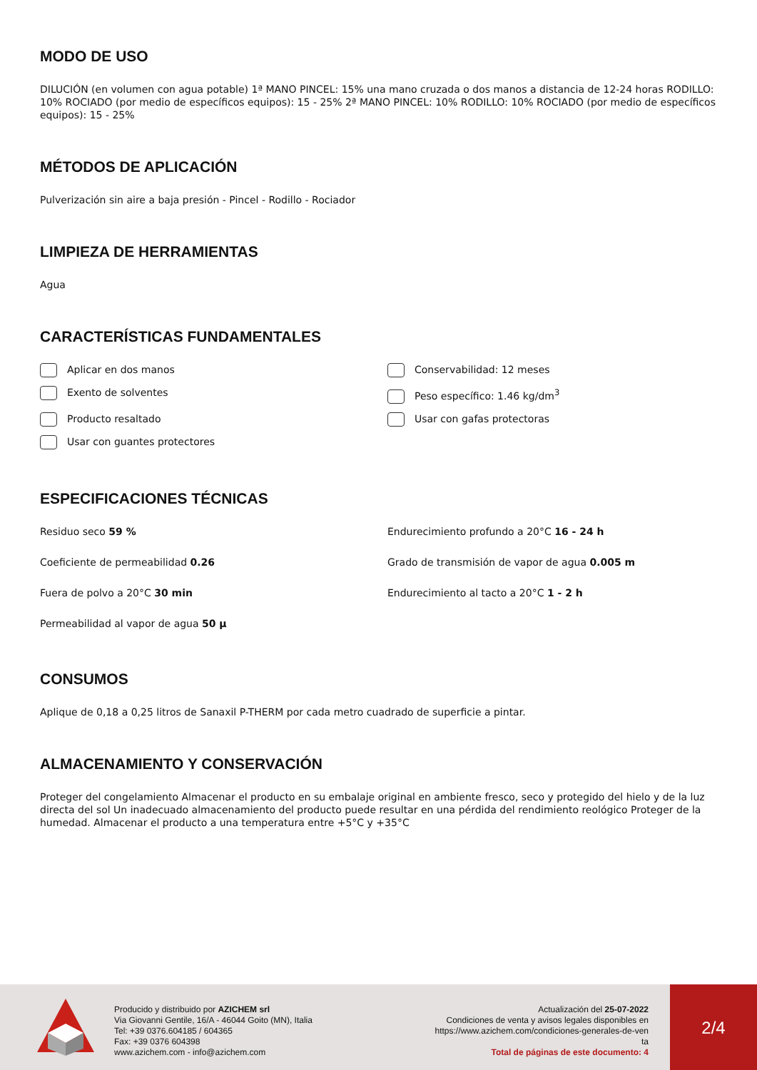MODO DE USO
DILUCIÓN (en volumen con agua potable) 1ª MANO PINCEL: 15% una mano cruzada o dos manos a distancia de 12-24 horas RODILLO: 10% ROCIADO (por medio de específicos equipos): 15 - 25% 2ª MANO PINCEL: 10% RODILLO: 10% ROCIADO (por medio de específicos equipos): 15 - 25%
MÉTODOS DE APLICACIÓN
Pulverización sin aire a baja presión - Pincel - Rodillo - Rociador
LIMPIEZA DE HERRAMIENTAS
Agua
CARACTERÍSTICAS FUNDAMENTALES
Aplicar en dos manos
Conservabilidad: 12 meses
Exento de solventes
Peso específico: 1.46 kg/dm<sup>3</sup>
Producto resaltado
Usar con gafas protectoras
Usar con guantes protectores
ESPECIFICACIONES TÉCNICAS
Residuo seco 59 %
Endurecimiento profundo a 20°C 16 - 24 h
Coeficiente de permeabilidad 0.26
Grado de transmisión de vapor de agua 0.005 m
Fuera de polvo a 20°C 30 min
Endurecimiento al tacto a 20°C 1 - 2 h
Permeabilidad al vapor de agua 50 µ
CONSUMOS
Aplique de 0,18 a 0,25 litros de Sanaxil P-THERM por cada metro cuadrado de superficie a pintar.
ALMACENAMIENTO Y CONSERVACIÓN
Proteger del congelamiento Almacenar el producto en su embalaje original en ambiente fresco, seco y protegido del hielo y de la luz directa del sol Un inadecuado almacenamiento del producto puede resultar en una pérdida del rendimiento reológico Proteger de la humedad. Almacenar el producto a una temperatura entre +5°C y +35°C
Producido y distribuido por AZICHEM srl
Via Giovanni Gentile, 16/A - 46044 Goito (MN), Italia
Tel: +39 0376.604185 / 604365
Fax: +39 0376 604398
www.azichem.com - info@azichem.com
Actualización del 25-07-2022
Condiciones de venta y avisos legales disponibles en
https://www.azichem.com/condiciones-generales-de-ven
ta
Total de páginas de este documento: 4
2/4